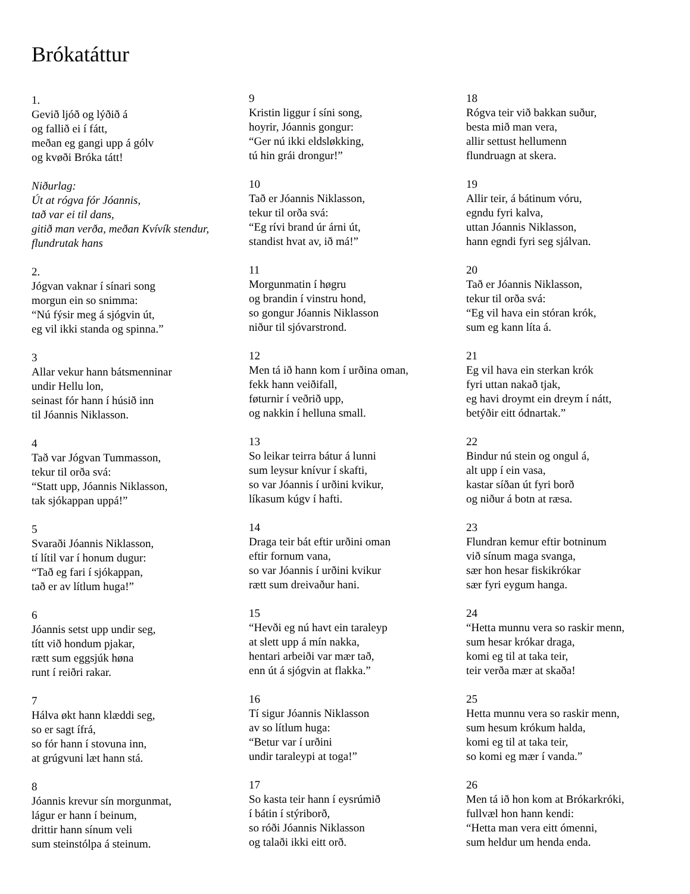Brókatáttur
1.
Gevið ljóð og lýðið á
og fallið ei í fátt,
meðan eg gangi upp á gólv
og kvøði Bróka tátt!
Niðurlag:
Út at rógva fór Jóannis,
tað var ei til dans,
gitið man verða, meðan Kvívík stendur,
flundrutak hans
2.
Jógvan vaknar í sínari song
morgun ein so snimma:
“Nú fýsir meg á sjógvin út,
eg vil ikki standa og spinna.”
3
Allar vekur hann bátsmenninar
undir Hellu lon,
seinast fór hann í húsið inn
til Jóannis Niklasson.
4
Tað var Jógvan Tummasson,
tekur til orða svá:
“Statt upp, Jóannis Niklasson,
tak sjókappan uppá!”
5
Svaraði Jóannis Niklasson,
tí lítil var í honum dugur:
“Tað eg fari í sjókappan,
tað er av lítlum huga!”
6
Jóannis setst upp undir seg,
títt við hondum pjakar,
rætt sum eggsjúk høna
runt í reiðri rakar.
7
Hálva økt hann klæddi seg,
so er sagt ífrá,
so fór hann í stovuna inn,
at grúgvuni læt hann stá.
8
Jóannis krevur sín morgunmat,
lágur er hann í beinum,
drittir hann sínum veli
sum steinstólpa á steinum.
9
Kristin liggur í síni song,
hoyrir, Jóannis gongur:
“Ger nú ikki eldsløkking,
tú hin grái drongur!”
10
Tað er Jóannis Niklasson,
tekur til orða svá:
“Eg rívi brand úr árni út,
standist hvat av, ið má!”
11
Morgunmatin í høgru
og brandin í vinstru hond,
so gongur Jóannis Niklasson
niður til sjóvarstrond.
12
Men tá ið hann kom í urðina oman,
fekk hann veiðifall,
føturnir í veðrið upp,
og nakkin í helluna small.
13
So leikar teirra bátur á lunni
sum leysur knívur í skafti,
so var Jóannis í urðini kvikur,
líkasum kúgv í hafti.
14
Draga teir bát eftir urðini oman
eftir fornum vana,
so var Jóannis í urðini kvikur
rætt sum dreivaður hani.
15
“Hevði eg nú havt ein taraleyp
at slett upp á mín nakka,
hentari arbeiði var mær tað,
enn út á sjógvin at flakka.”
16
Tí sigur Jóannis Niklasson
av so lítlum huga:
“Betur var í urðini
undir taraleypi at toga!”
17
So kasta teir hann í eysrúmið
í bátin í stýriborð,
so róði Jóannis Niklasson
og talaði ikki eitt orð.
18
Rógva teir við bakkan suður,
besta mið man vera,
allir settust hellumenn
flundruagn at skera.
19
Allir teir, á bátinum vóru,
egndu fyri kalva,
uttan Jóannis Niklasson,
hann egndi fyri seg sjálvan.
20
Tað er Jóannis Niklasson,
tekur til orða svá:
“Eg vil hava ein stóran krók,
sum eg kann líta á.
21
Eg vil hava ein sterkan krók
fyri uttan nakað tjak,
eg havi droymt ein dreym í nátt,
betýðir eitt ódnartak.”
22
Bindur nú stein og ongul á,
alt upp í ein vasa,
kastar síðan út fyri borð
og niður á botn at ræsa.
23
Flundran kemur eftir botninum
við sínum maga svanga,
sær hon hesar fiskikrókar
sær fyri eygum hanga.
24
“Hetta munnu vera so raskir menn,
sum hesar krókar draga,
komi eg til at taka teir,
teir verða mær at skaða!
25
Hetta munnu vera so raskir menn,
sum hesum krókum halda,
komi eg til at taka teir,
so komi eg mær í vanda.”
26
Men tá ið hon kom at Brókarkróki,
fullvæl hon hann kendi:
“Hetta man vera eitt ómenni,
sum heldur um henda enda.